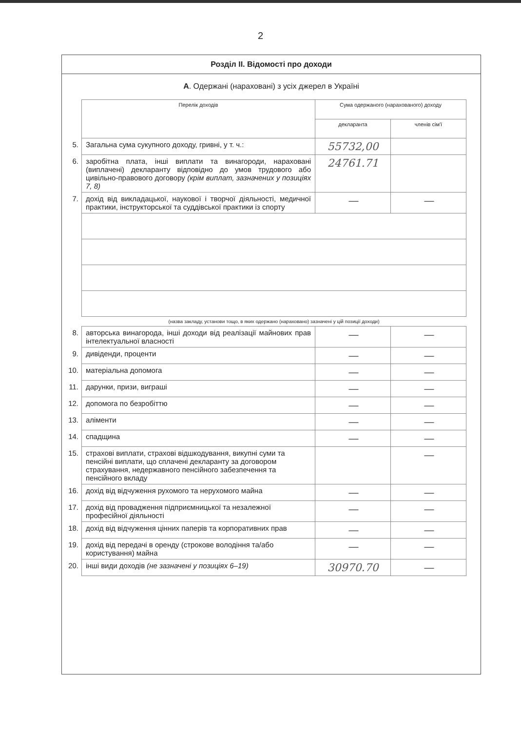2
Розділ II. Відомості про доходи
А. Одержані (нараховані) з усіх джерел в Україні
| | Перелік доходів | Сума одержаного (нарахованого) доходу | |
| | | декларанта | членів сім'ї |
| 5. | Загальна сума сукупного доходу, гривні, у т. ч.: | 55732,00 | |
| 6. | заробітна плата, інші виплати та винагороди, нараховані (виплачені) декларанту відповідно до умов трудового або цивільно-правового договору (крім виплат, зазначених у позиціях 7, 8) | 24761.71 | |
| 7. | дохід від викладацької, наукової і творчої діяльності, медичної практики, інструкторської та суддівської практики із спорту | — | — |
| | (назва закладу, установи тощо, в яких одержано (нараховано) зазначені у цій позиції доходи) | | |
| 8. | авторська винагорода, інші доходи від реалізації майнових прав інтелектуальної власності | — | — |
| 9. | дивіденди, проценти | — | — |
| 10. | матеріальна допомога | — | — |
| 11. | дарунки, призи, виграші | — | — |
| 12. | допомога по безробіттю | — | — |
| 13. | аліменти | — | — |
| 14. | спадщина | — | — |
| 15. | страхові виплати, страхові відшкодування, викупні суми та пенсійні виплати, що сплачені декларанту за договором страхування, недержавного пенсійного забезпечення та пенсійного вкладу | | — |
| 16. | дохід від відчуження рухомого та нерухомого майна | — | — |
| 17. | дохід від провадження підприємницької та незалежної професійної діяльності | — | — |
| 18. | дохід від відчуження цінних паперів та корпоративних прав | — | — |
| 19. | дохід від передачі в оренду (строкове володіння та/або користування) майна | — | — |
| 20. | інші види доходів (не зазначені у позиціях 6–19) | 30970.70 | — |